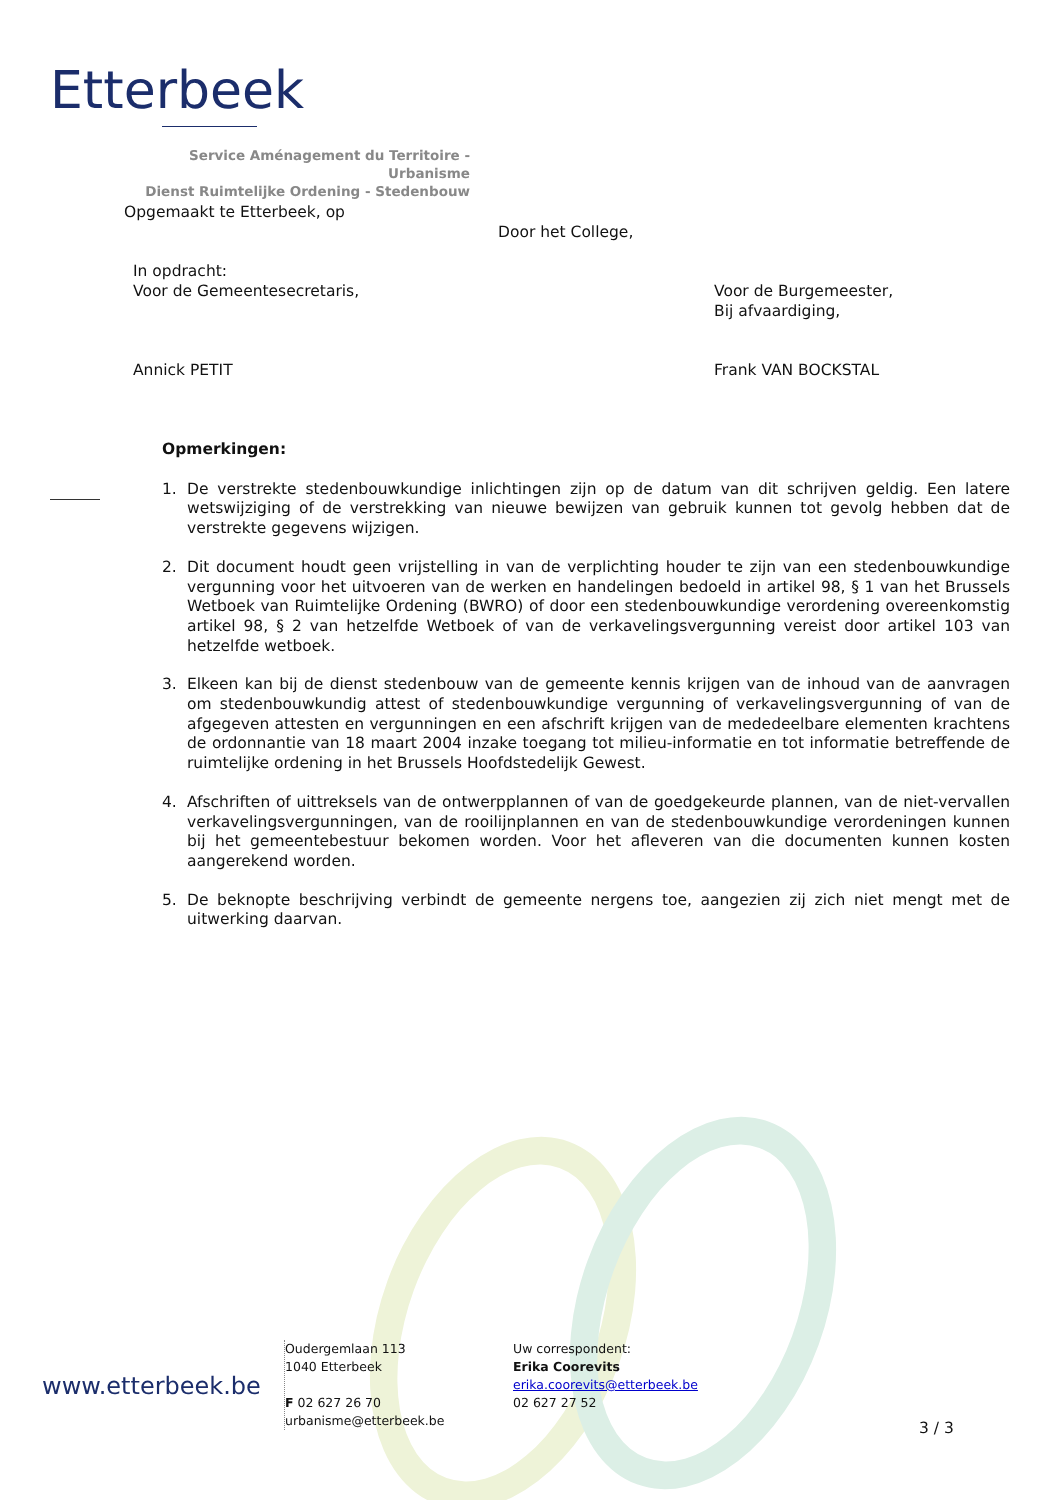Etterbeek
Service Aménagement du Territoire - Urbanisme
Dienst Ruimtelijke Ordening - Stedenbouw
Opgemaakt te Etterbeek, op
Door het College,
In opdracht:
Voor de Gemeentesecretaris,
Voor de Burgemeester,
Bij afvaardiging,
Annick PETIT Frank VAN BOCKSTAL
Opmerkingen:
1. De verstrekte stedenbouwkundige inlichtingen zijn op de datum van dit schrijven geldig. Een latere wetswijziging of de verstrekking van nieuwe bewijzen van gebruik kunnen tot gevolg hebben dat de verstrekte gegevens wijzigen.
2. Dit document houdt geen vrijstelling in van de verplichting houder te zijn van een stedenbouwkundige vergunning voor het uitvoeren van de werken en handelingen bedoeld in artikel 98, § 1 van het Brussels Wetboek van Ruimtelijke Ordening (BWRO) of door een stedenbouwkundige verordening overeenkomstig artikel 98, § 2 van hetzelfde Wetboek of van de verkavelingsvergunning vereist door artikel 103 van hetzelfde wetboek.
3. Elkeen kan bij de dienst stedenbouw van de gemeente kennis krijgen van de inhoud van de aanvragen om stedenbouwkundig attest of stedenbouwkundige vergunning of verkavelingsvergunning of van de afgegeven attesten en vergunningen en een afschrift krijgen van de mededeelbare elementen krachtens de ordonnantie van 18 maart 2004 inzake toegang tot milieu-informatie en tot informatie betreffende de ruimtelijke ordening in het Brussels Hoofdstedelijk Gewest.
4. Afschriften of uittreksels van de ontwerpplannen of van de goedgekeurde plannen, van de niet-vervallen verkavelingsvergunningen, van de rooilijnplannen en van de stedenbouwkundige verordeningen kunnen bij het gemeentebestuur bekomen worden. Voor het afleveren van die documenten kunnen kosten aangerekend worden.
5. De beknopte beschrijving verbindt de gemeente nergens toe, aangezien zij zich niet mengt met de uitwerking daarvan.
www.etterbeek.be
Oudergemlaan 113
1040 Etterbeek
F 02 627 26 70
urbanisme@etterbeek.be
Uw correspondent:
Erika Coorevits
erika.coorevits@etterbeek.be
02 627 27 52
3 / 3